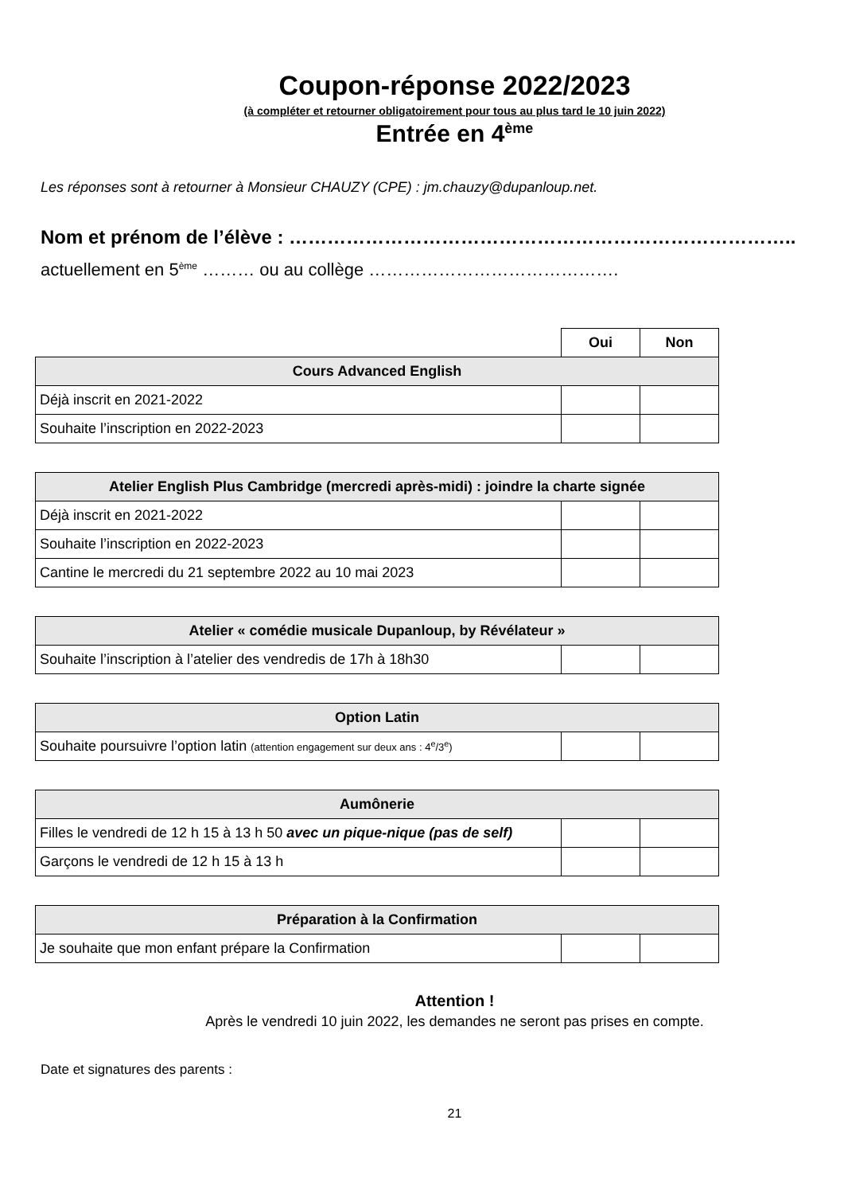Coupon-réponse 2022/2023
(à compléter et retourner obligatoirement pour tous au plus tard le 10 juin 2022)
Entrée en 4<sup>ème</sup>
Les réponses sont à retourner à Monsieur CHAUZY (CPE) : jm.chauzy@dupanloup.net.
Nom et prénom de l’élève : ……………………………………………………………………..
actuellement en 5<sup>ème</sup> ……… ou au collège …………………………………….
| | Oui | Non |
| Cours Advanced English | | |
| Déjà inscrit en 2021-2022 | | |
| Souhaite l’inscription en 2022-2023 | | |
| Atelier English Plus Cambridge (mercredi après-midi) : joindre la charte signée | | |
| --- | --- | --- |
| Déjà inscrit en 2021-2022 | | |
| Souhaite l’inscription en 2022-2023 | | |
| Cantine le mercredi du 21 septembre 2022 au 10 mai 2023 | | |
| Atelier « comédie musicale Dupanloup, by Révélateur » | | |
| --- | --- | --- |
| Souhaite l’inscription à l’atelier des vendredis de 17h à 18h30 | | |
| Option Latin | | |
| --- | --- | --- |
| Souhaite poursuivre l’option latin (attention engagement sur deux ans : 4<sup>e</sup>/3<sup>e</sup>) | | |
| Aumônerie | | |
| --- | --- | --- |
| Filles le vendredi de 12 h 15 à 13 h 50 avec un pique-nique (pas de self) | | |
| Garçons le vendredi de 12 h 15 à 13 h | | |
| Préparation à la Confirmation | | |
| --- | --- | --- |
| Je souhaite que mon enfant prépare la Confirmation | | |
Attention !
Après le vendredi 10 juin 2022, les demandes ne seront pas prises en compte.
Date et signatures des parents :
21